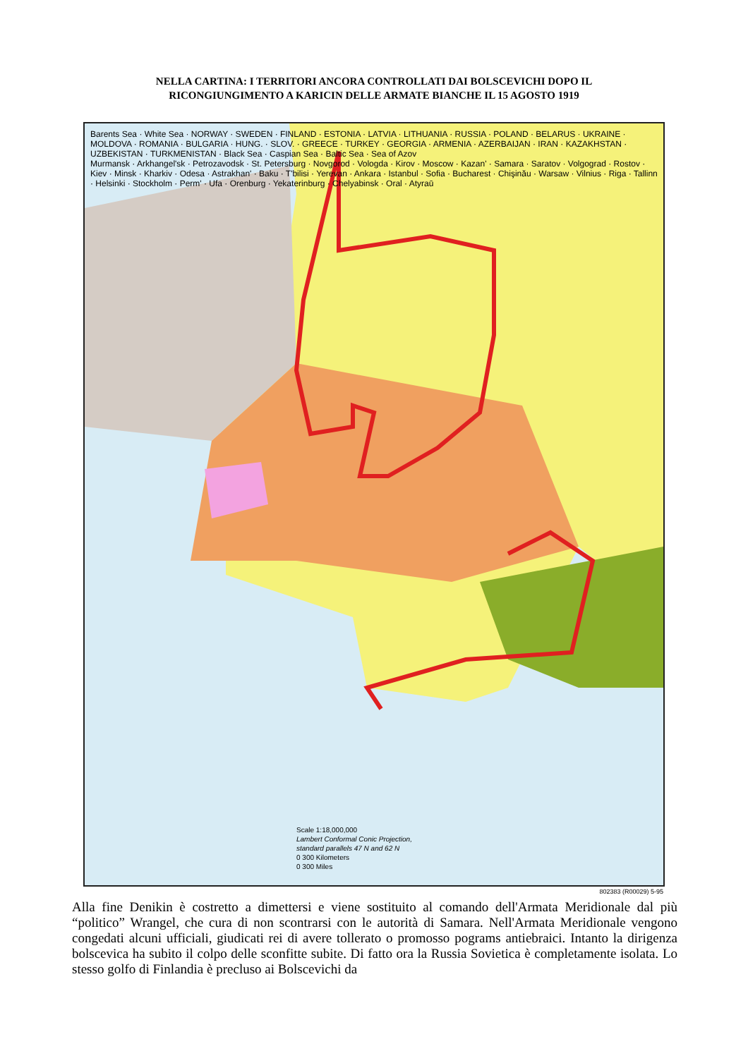NELLA CARTINA: I TERRITORI ANCORA CONTROLLATI DAI BOLSCEVICHI DOPO IL
RICONGIUNGIMENTO A KARICIN DELLE ARMATE BIANCHE IL 15 AGOSTO 1919
Barents Sea · White Sea · NORWAY · SWEDEN · FINLAND · ESTONIA · LATVIA · LITHUANIA · RUSSIA · POLAND · BELARUS · UKRAINE · MOLDOVA · ROMANIA · BULGARIA · HUNG. · SLOV. · GREECE · TURKEY · GEORGIA · ARMENIA · AZERBAIJAN · IRAN · KAZAKHSTAN · UZBEKISTAN · TURKMENISTAN · Black Sea · Caspian Sea · Baltic Sea · Sea of Azov
Murmansk · Arkhangel'sk · Petrozavodsk · St. Petersburg · Novgorod · Vologda · Kirov · Moscow · Kazan' · Samara · Saratov · Volgograd · Rostov · Kiev · Minsk · Kharkiv · Odesa · Astrakhan' · Baku · T'bilisi · Yerevan · Ankara · Istanbul · Sofia · Bucharest · Chişinău · Warsaw · Vilnius · Riga · Tallinn · Helsinki · Stockholm · Perm' · Ufa · Orenburg · Yekaterinburg · Chelyabinsk · Oral · Atyraū
Scale 1:18,000,000
Lambert Conformal Conic Projection,
standard parallels 47 N and 62 N
0 300 Kilometers
0 300 Miles
802383 (R00029) 5-95
Alla fine Denikin è costretto a dimettersi e viene sostituito al comando dell'Armata Meridionale dal più “politico” Wrangel, che cura di non scontrarsi con le autorità di Samara. Nell'Armata Meridionale vengono congedati alcuni ufficiali, giudicati rei di avere tollerato o promosso pograms antiebraici. Intanto la dirigenza bolscevica ha subito il colpo delle sconfitte subite. Di fatto ora la Russia Sovietica è completamente isolata. Lo stesso golfo di Finlandia è precluso ai Bolscevichi da